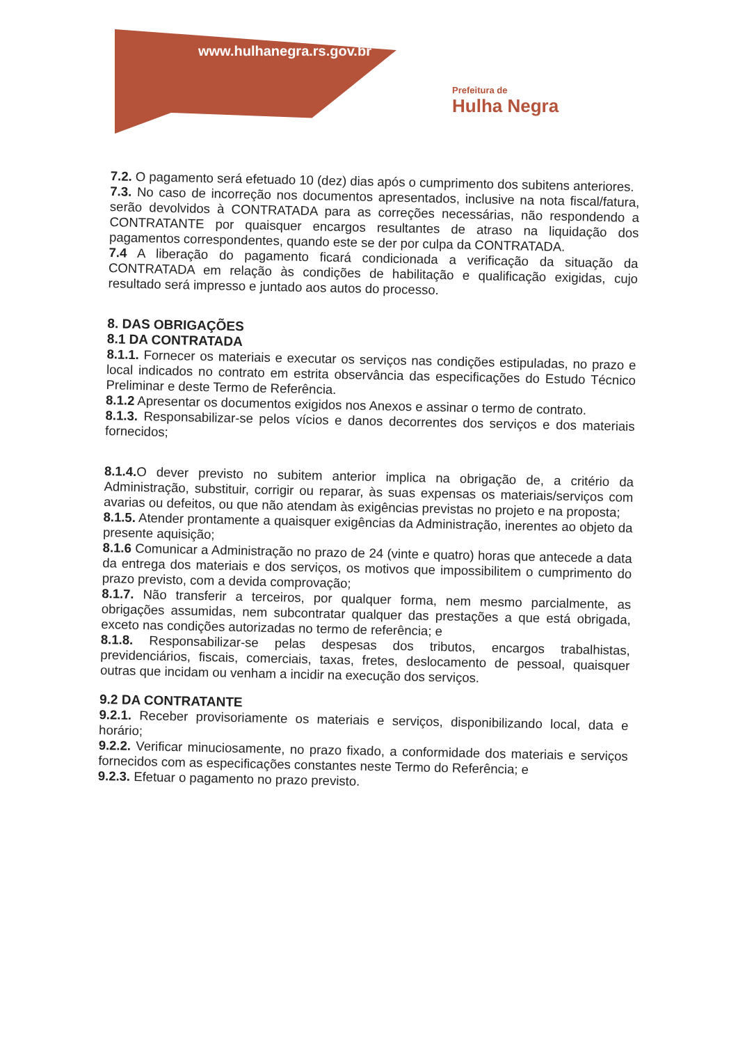www.hulhanegra.rs.gov.br
Prefeitura de
Hulha Negra
7.2. O pagamento será efetuado 10 (dez) dias após o cumprimento dos subitens anteriores.
7.3. No caso de incorreção nos documentos apresentados, inclusive na nota fiscal/fatura, serão devolvidos à CONTRATADA para as correções necessárias, não respondendo a CONTRATANTE por quaisquer encargos resultantes de atraso na liquidação dos pagamentos correspondentes, quando este se der por culpa da CONTRATADA.
7.4 A liberação do pagamento ficará condicionada a verificação da situação da CONTRATADA em relação às condições de habilitação e qualificação exigidas, cujo resultado será impresso e juntado aos autos do processo.
8. DAS OBRIGAÇÕES
8.1 DA CONTRATADA
8.1.1. Fornecer os materiais e executar os serviços nas condições estipuladas, no prazo e local indicados no contrato em estrita observância das especificações do Estudo Técnico Preliminar e deste Termo de Referência.
8.1.2 Apresentar os documentos exigidos nos Anexos e assinar o termo de contrato.
8.1.3. Responsabilizar-se pelos vícios e danos decorrentes dos serviços e dos materiais fornecidos;
8.1.4. O dever previsto no subitem anterior implica na obrigação de, a critério da Administração, substituir, corrigir ou reparar, às suas expensas os materiais/serviços com avarias ou defeitos, ou que não atendam às exigências previstas no projeto e na proposta;
8.1.5. Atender prontamente a quaisquer exigências da Administração, inerentes ao objeto da presente aquisição;
8.1.6 Comunicar a Administração no prazo de 24 (vinte e quatro) horas que antecede a data da entrega dos materiais e dos serviços, os motivos que impossibilitem o cumprimento do prazo previsto, com a devida comprovação;
8.1.7. Não transferir a terceiros, por qualquer forma, nem mesmo parcialmente, as obrigações assumidas, nem subcontratar qualquer das prestações a que está obrigada, exceto nas condições autorizadas no termo de referência; e
8.1.8. Responsabilizar-se pelas despesas dos tributos, encargos trabalhistas, previdenciários, fiscais, comerciais, taxas, fretes, deslocamento de pessoal, quaisquer outras que incidam ou venham a incidir na execução dos serviços.
9.2 DA CONTRATANTE
9.2.1. Receber provisoriamente os materiais e serviços, disponibilizando local, data e horário;
9.2.2. Verificar minuciosamente, no prazo fixado, a conformidade dos materiais e serviços fornecidos com as especificações constantes neste Termo do Referência; e
9.2.3. Efetuar o pagamento no prazo previsto.